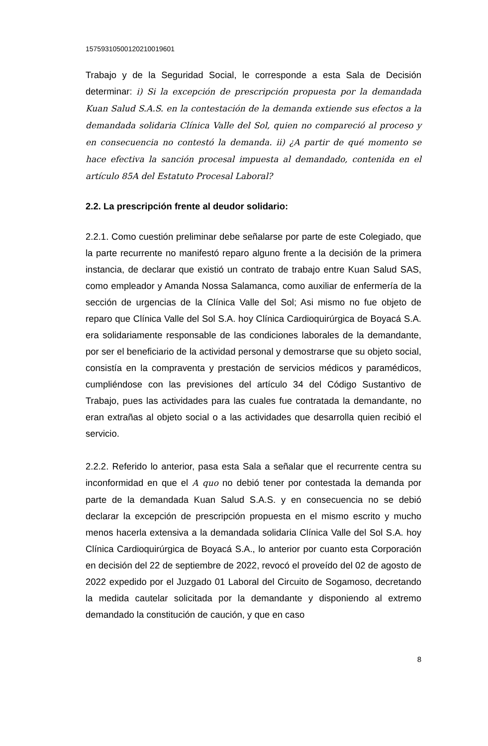15759310500120210019601
Trabajo y de la Seguridad Social, le corresponde a esta Sala de Decisión determinar: i) Si la excepción de prescripción propuesta por la demandada Kuan Salud S.A.S. en la contestación de la demanda extiende sus efectos a la demandada solidaria Clínica Valle del Sol, quien no compareció al proceso y en consecuencia no contestó la demanda. ii) ¿A partir de qué momento se hace efectiva la sanción procesal impuesta al demandado, contenida en el artículo 85A del Estatuto Procesal Laboral?
2.2. La prescripción frente al deudor solidario:
2.2.1. Como cuestión preliminar debe señalarse por parte de este Colegiado, que la parte recurrente no manifestó reparo alguno frente a la decisión de la primera instancia, de declarar que existió un contrato de trabajo entre Kuan Salud SAS, como empleador y Amanda Nossa Salamanca, como auxiliar de enfermería de la sección de urgencias de la Clínica Valle del Sol; Asi mismo no fue objeto de reparo que Clínica Valle del Sol S.A. hoy Clínica Cardioquirúrgica de Boyacá S.A. era solidariamente responsable de las condiciones laborales de la demandante, por ser el beneficiario de la actividad personal y demostrarse que su objeto social, consistía en la compraventa y prestación de servicios médicos y paramédicos, cumpliéndose con las previsiones del artículo 34 del Código Sustantivo de Trabajo, pues las actividades para las cuales fue contratada la demandante, no eran extrañas al objeto social o a las actividades que desarrolla quien recibió el servicio.
2.2.2. Referido lo anterior, pasa esta Sala a señalar que el recurrente centra su inconformidad en que el A quo no debió tener por contestada la demanda por parte de la demandada Kuan Salud S.A.S. y en consecuencia no se debió declarar la excepción de prescripción propuesta en el mismo escrito y mucho menos hacerla extensiva a la demandada solidaria Clínica Valle del Sol S.A. hoy Clínica Cardioquirúrgica de Boyacá S.A., lo anterior por cuanto esta Corporación en decisión del 22 de septiembre de 2022, revocó el proveído del 02 de agosto de 2022 expedido por el Juzgado 01 Laboral del Circuito de Sogamoso, decretando la medida cautelar solicitada por la demandante y disponiendo al extremo demandado la constitución de caución, y que en caso
8